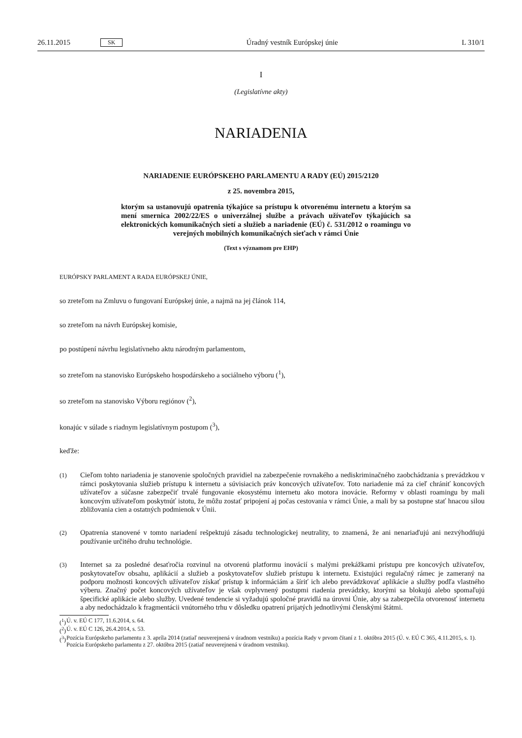26.11.2015 SK Úradný vestník Európskej únie L 310/1
I
(Legislatívne akty)
NARIADENIA
NARIADENIE EURÓPSKEHO PARLAMENTU A RADY (EÚ) 2015/2120
z 25. novembra 2015,
ktorým sa ustanovujú opatrenia týkajúce sa prístupu k otvorenému internetu a ktorým sa mení smernica 2002/22/ES o univerzálnej službe a právach užívateľov týkajúcich sa elektronických komunikačných sietí a služieb a nariadenie (EÚ) č. 531/2012 o roamingu vo verejných mobilných komunikačných sieťach v rámci Únie
(Text s významom pre EHP)
EURÓPSKY PARLAMENT A RADA EURÓPSKEJ ÚNIE,
so zreteľom na Zmluvu o fungovaní Európskej únie, a najmä na jej článok 114,
so zreteľom na návrh Európskej komisie,
po postúpení návrhu legislatívneho aktu národným parlamentom,
so zreteľom na stanovisko Európskeho hospodárskeho a sociálneho výboru (<sup>1</sup>),
so zreteľom na stanovisko Výboru regiónov (<sup>2</sup>),
konajúc v súlade s riadnym legislatívnym postupom (<sup>3</sup>),
keďže:
(1)
Cieľom tohto nariadenia je stanovenie spoločných pravidiel na zabezpečenie rovnakého a nediskriminačného zaobchádzania s prevádzkou v rámci poskytovania služieb prístupu k internetu a súvisiacich práv koncových užívateľov. Toto nariadenie má za cieľ chrániť koncových užívateľov a súčasne zabezpečiť trvalé fungovanie ekosystému internetu ako motora inovácie. Reformy v oblasti roamingu by mali koncovým užívateľom poskytnúť istotu, že môžu zostať pripojení aj počas cestovania v rámci Únie, a mali by sa postupne stať hnacou silou zbližovania cien a ostatných podmienok v Únii.
(2)
Opatrenia stanovené v tomto nariadení rešpektujú zásadu technologickej neutrality, to znamená, že ani nenariaďujú ani nezvýhodňujú používanie určitého druhu technológie.
(3)
Internet sa za posledné desaťročia rozvinul na otvorenú platformu inovácií s malými prekážkami prístupu pre koncových užívateľov, poskytovateľov obsahu, aplikácií a služieb a poskytovateľov služieb prístupu k internetu. Existujúci regulačný rámec je zameraný na podporu možnosti koncových užívateľov získať prístup k informáciám a šíriť ich alebo prevádzkovať aplikácie a služby podľa vlastného výberu. Značný počet koncových užívateľov je však ovplyvnený postupmi riadenia prevádzky, ktorými sa blokujú alebo spomaľujú špecifické aplikácie alebo služby. Uvedené tendencie si vyžadujú spoločné pravidlá na úrovni Únie, aby sa zabezpečila otvorenosť internetu a aby nedochádzalo k fragmentácii vnútorného trhu v dôsledku opatrení prijatých jednotlivými členskými štátmi.
(<sup>1</sup>)
Ú. v. EÚ C 177, 11.6.2014, s. 64.
(<sup>2</sup>)
Ú. v. EÚ C 126, 26.4.2014, s. 53.
(<sup>3</sup>)
Pozícia Európskeho parlamentu z 3. apríla 2014 (zatiaľ neuverejnená v úradnom vestníku) a pozícia Rady v prvom čítaní z 1. októbra 2015 (Ú. v. EÚ C 365, 4.11.2015, s. 1). Pozícia Európskeho parlamentu z 27. októbra 2015 (zatiaľ neuverejnená v úradnom vestníku).